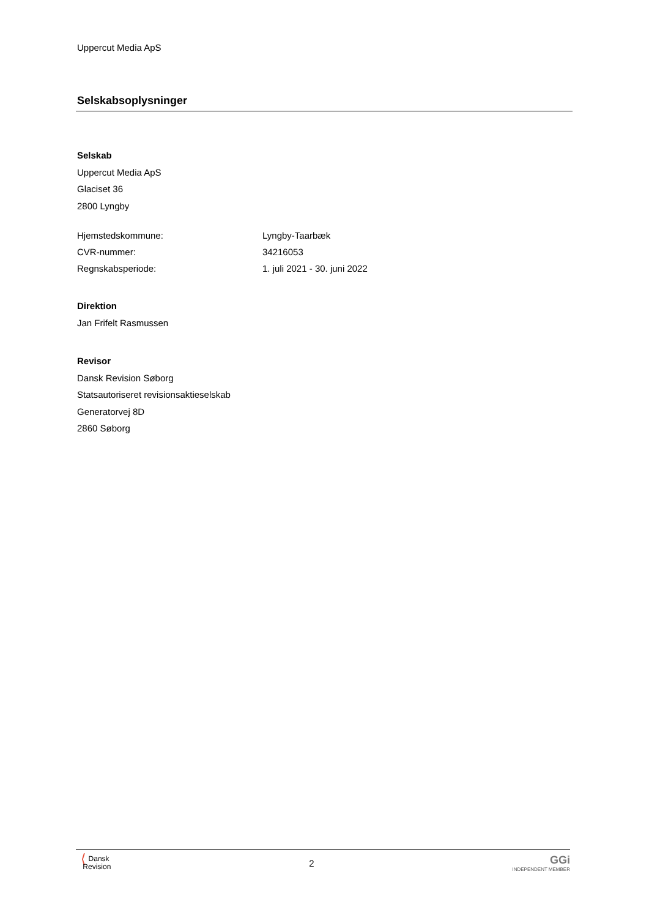Uppercut Media ApS
Selskabsoplysninger
Selskab
Uppercut Media ApS
Glaciset 36
2800 Lyngby
| Hjemstedskommune: | Lyngby-Taarbæk |
| CVR-nummer: | 34216053 |
| Regnskabsperiode: | 1. juli 2021 - 30. juni 2022 |
Direktion
Jan Frifelt Rasmussen
Revisor
Dansk Revision Søborg
Statsautoriseret revisionsaktieselskab
Generatorvej 8D
2860 Søborg
⟨ Dansk
Revision
2
GGi
INDEPENDENT MEMBER